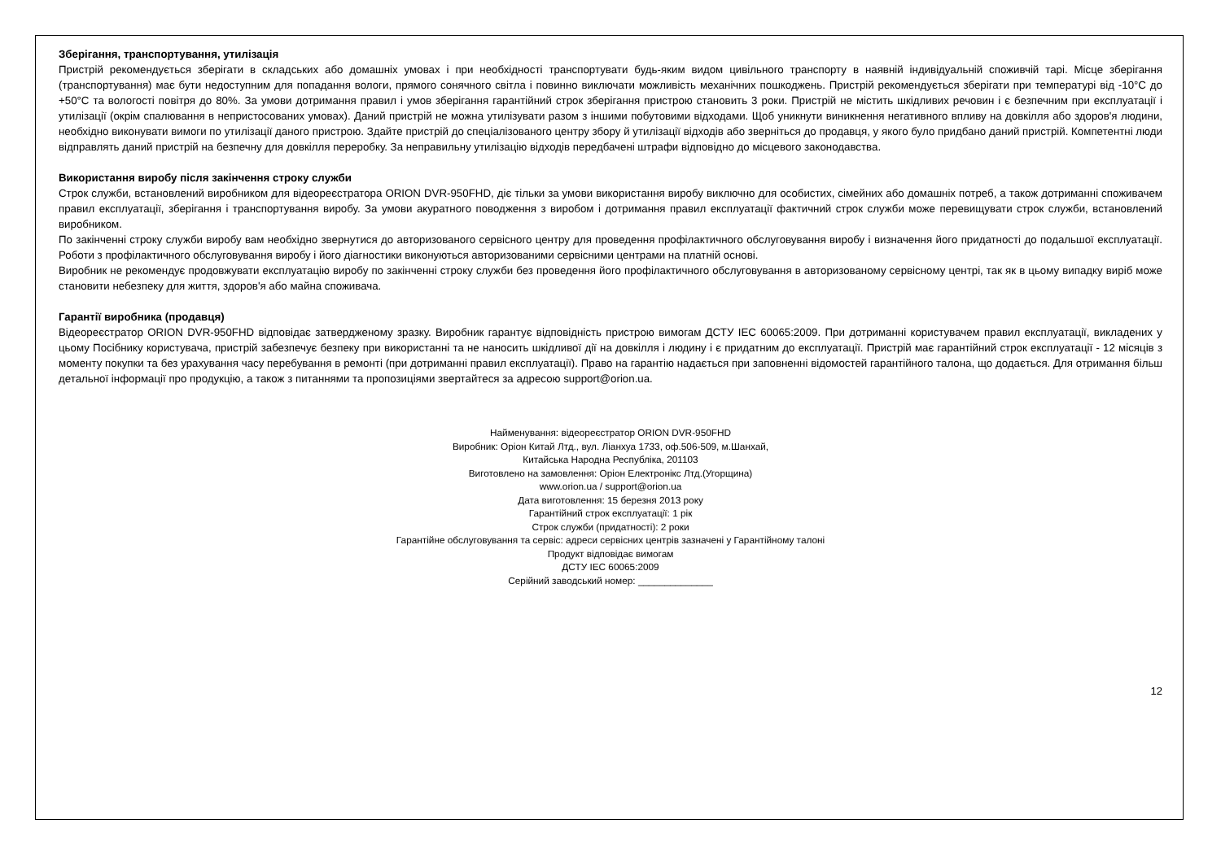Зберігання, транспортування, утилізація
Пристрій рекомендується зберігати в складських або домашніх умовах і при необхідності транспортувати будь-яким видом цивільного транспорту в наявній індивідуальній споживчій тарі. Місце зберігання (транспортування) має бути недоступним для попадання вологи, прямого сонячного світла і повинно виключати можливість механічних пошкоджень. Пристрій рекомендується зберігати при температурі від -10°С до +50°С та вологості повітря до 80%. За умови дотримання правил і умов зберігання гарантійний строк зберігання пристрою становить 3 роки. Пристрій не містить шкідливих речовин і є безпечним при експлуатації і утилізації (окрім спалювання в непристосованих умовах). Даний пристрій не можна утилізувати разом з іншими побутовими відходами. Щоб уникнути виникнення негативного впливу на довкілля або здоров'я людини, необхідно виконувати вимоги по утилізації даного пристрою. Здайте пристрій до спеціалізованого центру збору й утилізації відходів або зверніться до продавця, у якого було придбано даний пристрій. Компетентні люди відправлять даний пристрій на безпечну для довкілля переробку. За неправильну утилізацію відходів передбачені штрафи відповідно до місцевого законодавства.
Використання виробу після закінчення строку служби
Строк служби, встановлений виробником для відеореєстратора ORION DVR-950FHD, діє тільки за умови використання виробу виключно для особистих, сімейних або домашніх потреб, а також дотриманні споживачем правил експлуатації, зберігання і транспортування виробу. За умови акуратного поводження з виробом і дотримання правил експлуатації фактичний строк служби може перевищувати строк служби, встановлений виробником.
По закінченні строку служби виробу вам необхідно звернутися до авторизованого сервісного центру для проведення профілактичного обслуговування виробу і визначення його придатності до подальшої експлуатації. Роботи з профілактичного обслуговування виробу і його діагностики виконуються авторизованими сервісними центрами на платній основі.
Виробник не рекомендує продовжувати експлуатацію виробу по закінченні строку служби без проведення його профілактичного обслуговування в авторизованому сервісному центрі, так як в цьому випадку виріб може становити небезпеку для життя, здоров'я або майна споживача.
Гарантії виробника (продавця)
Відеореєстратор ORION DVR-950FHD відповідає затвердженому зразку. Виробник гарантує відповідність пристрою вимогам ДСТУ IEC 60065:2009. При дотриманні користувачем правил експлуатації, викладених у цьому Посібнику користувача, пристрій забезпечує безпеку при використанні та не наносить шкідливої дії на довкілля і людину і є придатним до експлуатації. Пристрій має гарантійний строк експлуатації - 12 місяців з моменту покупки та без урахування часу перебування в ремонті (при дотриманні правил експлуатації). Право на гарантію надається при заповненні відомостей гарантійного талона, що додається. Для отримання більш детальної інформації про продукцію, а також з питаннями та пропозиціями звертайтеся за адресою support@orion.ua.
Найменування: відеореєстратор ORION DVR-950FHD
Виробник: Оріон Китай Лтд., вул. Ліанхуа 1733, оф.506-509, м.Шанхай,
Китайська Народна Республіка, 201103
Виготовлено на замовлення: Оріон Електронікс Лтд.(Угорщина)
www.orion.ua / support@orion.ua
Дата виготовлення: 15 березня 2013 року
Гарантійний строк експлуатації: 1 рік
Строк служби (придатності): 2 роки
Гарантійне обслуговування та сервіс: адреси сервісних центрів зазначені у Гарантійному талоні
Продукт відповідає вимогам
ДСТУ IEC 60065:2009
Серійний заводський номер: ______________
12